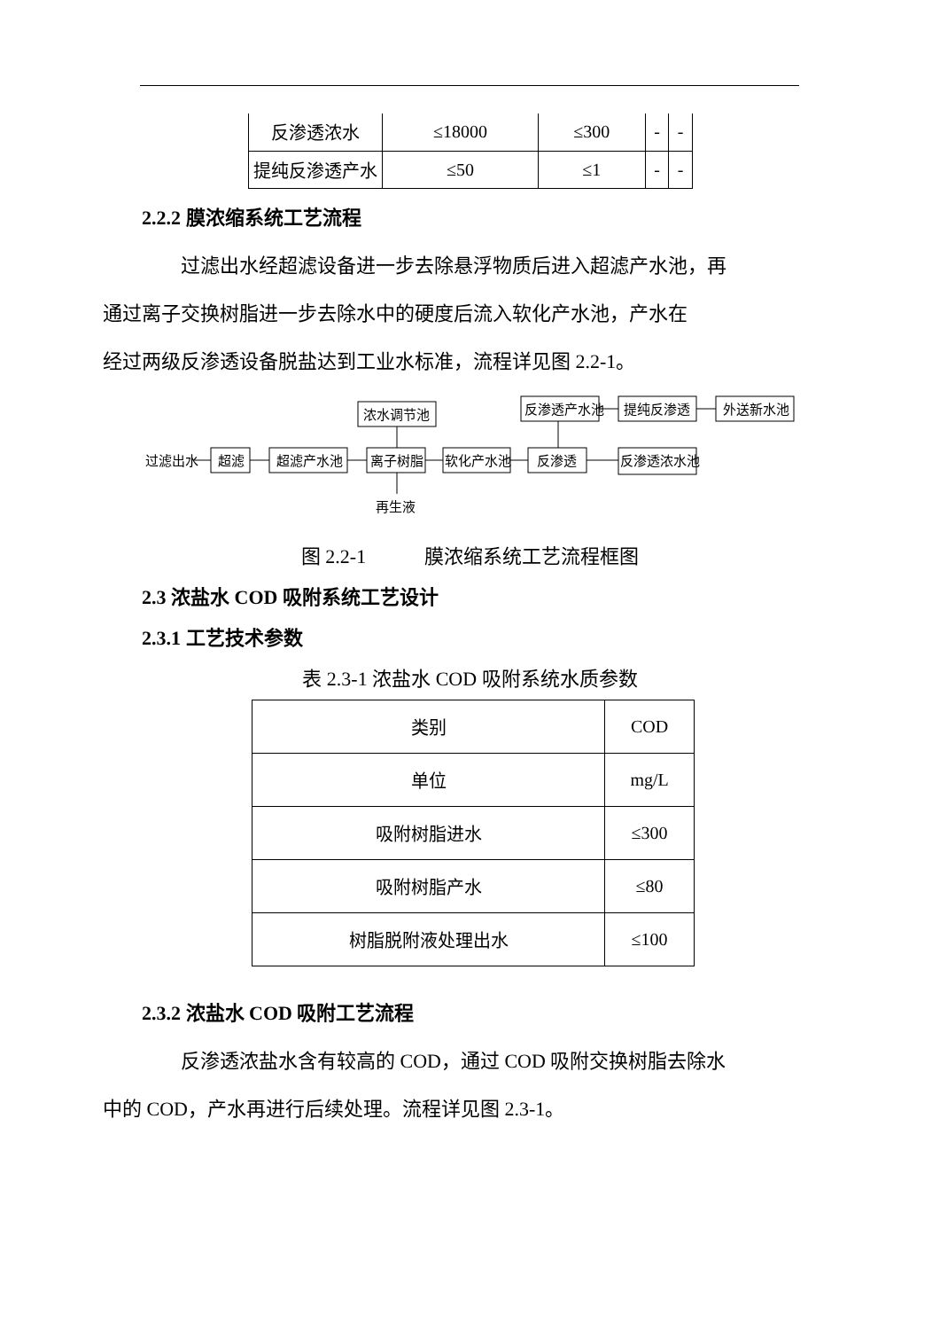| 反渗透浓水 | ≤18000 | ≤300 | - | - |
| 提纯反渗透产水 | ≤50 | ≤1 | - | - |
2.2.2 膜浓缩系统工艺流程
过滤出水经超滤设备进一步去除悬浮物质后进入超滤产水池，再
通过离子交换树脂进一步去除水中的硬度后流入软化产水池，产水在
经过两级反渗透设备脱盐达到工业水标准，流程详见图 2.2-1。
过滤出水
超滤
超滤产水池
离子树脂
软化产水池
反渗透
反渗透浓水池
浓水调节池
反渗透产水池
提纯反渗透
外送新水池
再生液
图 2.2-1　　　膜浓缩系统工艺流程框图
2.3 浓盐水 COD 吸附系统工艺设计
2.3.1 工艺技术参数
表 2.3-1 浓盐水 COD 吸附系统水质参数
| 类别 | COD |
| 单位 | mg/L |
| 吸附树脂进水 | ≤300 |
| 吸附树脂产水 | ≤80 |
| 树脂脱附液处理出水 | ≤100 |
2.3.2 浓盐水 COD 吸附工艺流程
反渗透浓盐水含有较高的 COD，通过 COD 吸附交换树脂去除水
中的 COD，产水再进行后续处理。流程详见图 2.3-1。